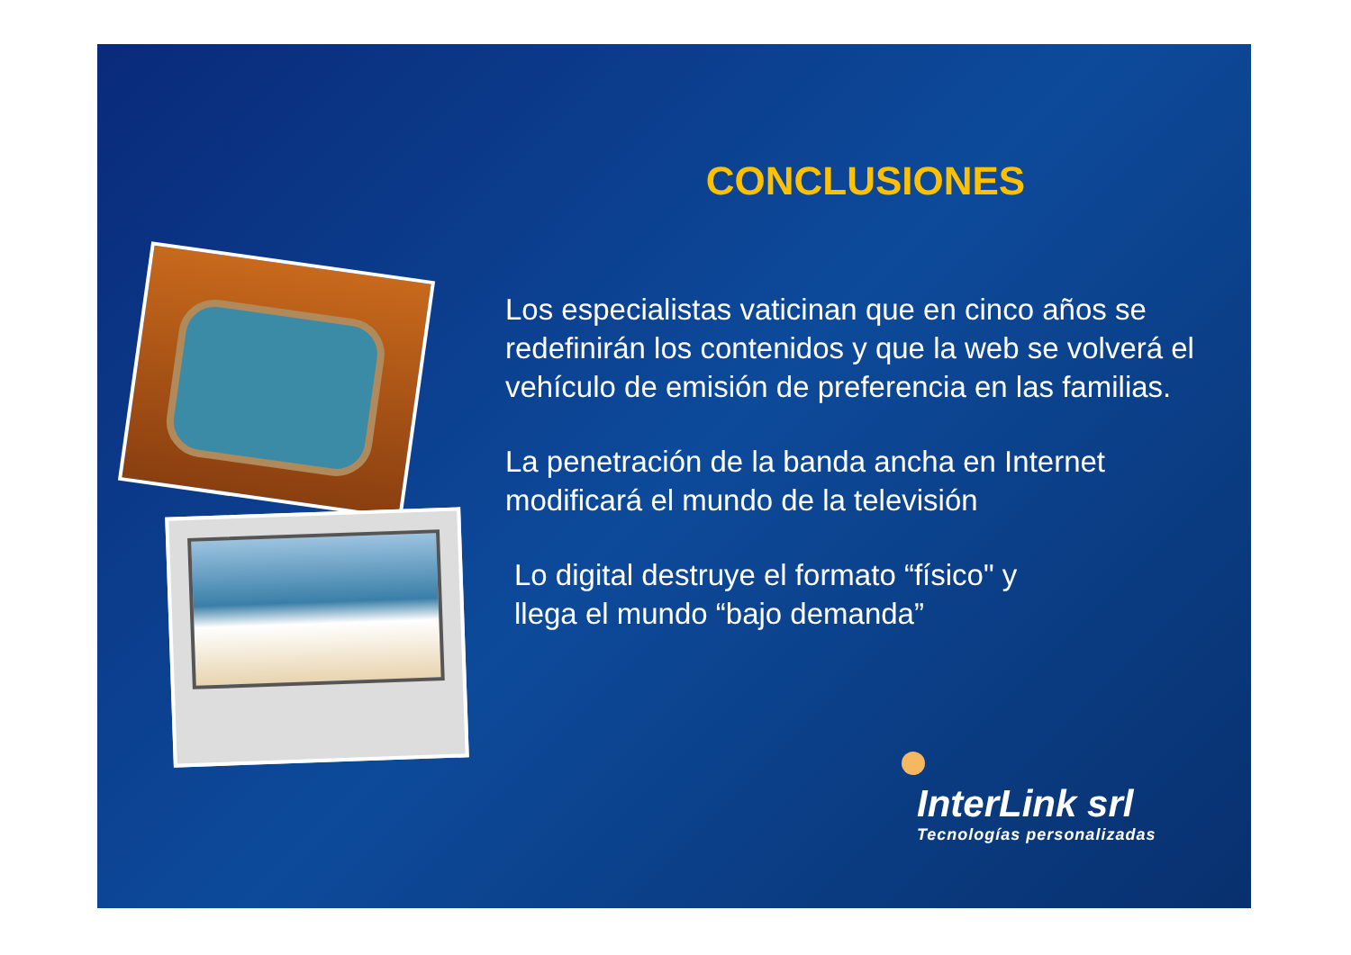CONCLUSIONES
Los especialistas vaticinan que en cinco años se redefinirán los contenidos y que la web se volverá el vehículo de emisión de preferencia en las familias.
La penetración de la banda ancha en Internet modificará el mundo de la televisión
Lo digital destruye el formato “físico" y
llega el mundo “bajo demanda”
InterLink srl
Tecnologías personalizadas